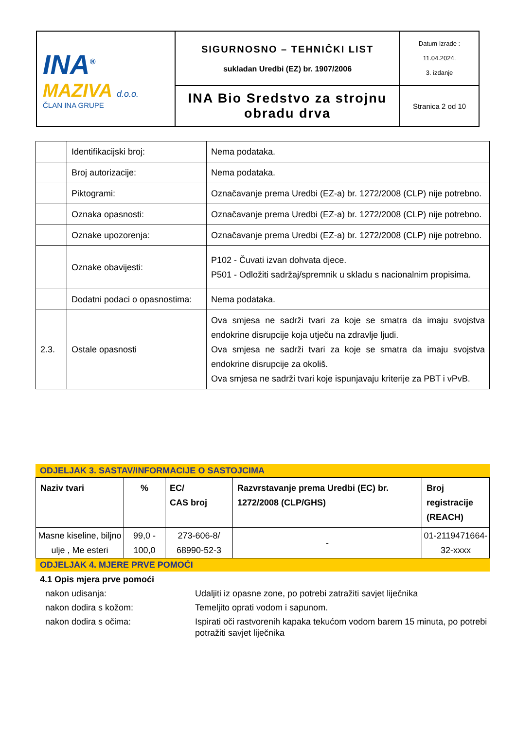| INA<sup>®</sup> MAZIVA d.o.o. ČLAN INA GRUPE | SIGURNOSNO – TEHNIČKI LIST sukladan Uredbi (EZ) br. 1907/2006 | Datum Izrade : 11.04.2024. 3. izdanje |
| | INA Bio Sredstvo za strojnu obradu drva | Stranica 2 od 10 |
| | Identifikacijski broj: | Nema podataka. |
| | Broj autorizacije: | Nema podataka. |
| | Piktogrami: | Označavanje prema Uredbi (EZ-a) br. 1272/2008 (CLP) nije potrebno. |
| | Oznaka opasnosti: | Označavanje prema Uredbi (EZ-a) br. 1272/2008 (CLP) nije potrebno. |
| | Oznake upozorenja: | Označavanje prema Uredbi (EZ-a) br. 1272/2008 (CLP) nije potrebno. |
| | Oznake obavijesti: | P102 - Čuvati izvan dohvata djece. P501 - Odložiti sadržaj/spremnik u skladu s nacionalnim propisima. |
| | Dodatni podaci o opasnostima: | Nema podataka. |
| 2.3. | Ostale opasnosti | Ova smjesa ne sadrži tvari za koje se smatra da imaju svojstva endokrine disrupcije koja utječu na zdravlje ljudi. Ova smjesa ne sadrži tvari za koje se smatra da imaju svojstva endokrine disrupcije za okoliš. Ova smjesa ne sadrži tvari koje ispunjavaju kriterije za PBT i vPvB. |
ODJELJAK 3. SASTAV/INFORMACIJE O SASTOJCIMA
| Naziv tvari | % | EC/ CAS broj | Razvrstavanje prema Uredbi (EC) br. 1272/2008 (CLP/GHS) | Broj registracije (REACH) |
| --- | --- | --- | --- | --- |
| Masne kiseline, biljno ulje , Me esteri | 99,0 - 100,0 | 273-606-8/ 68990-52-3 | - | 01-2119471664-32-xxxx |
ODJELJAK 4. MJERE PRVE POMOĆI
4.1 Opis mjera prve pomoći
| nakon udisanja: | Udaljiti iz opasne zone, po potrebi zatražiti savjet liječnika |
| nakon dodira s kožom: | Temeljito oprati vodom i sapunom. |
| nakon dodira s očima: | Ispirati oči rastvorenih kapaka tekućom vodom barem 15 minuta, po potrebi potražiti savjet liječnika |